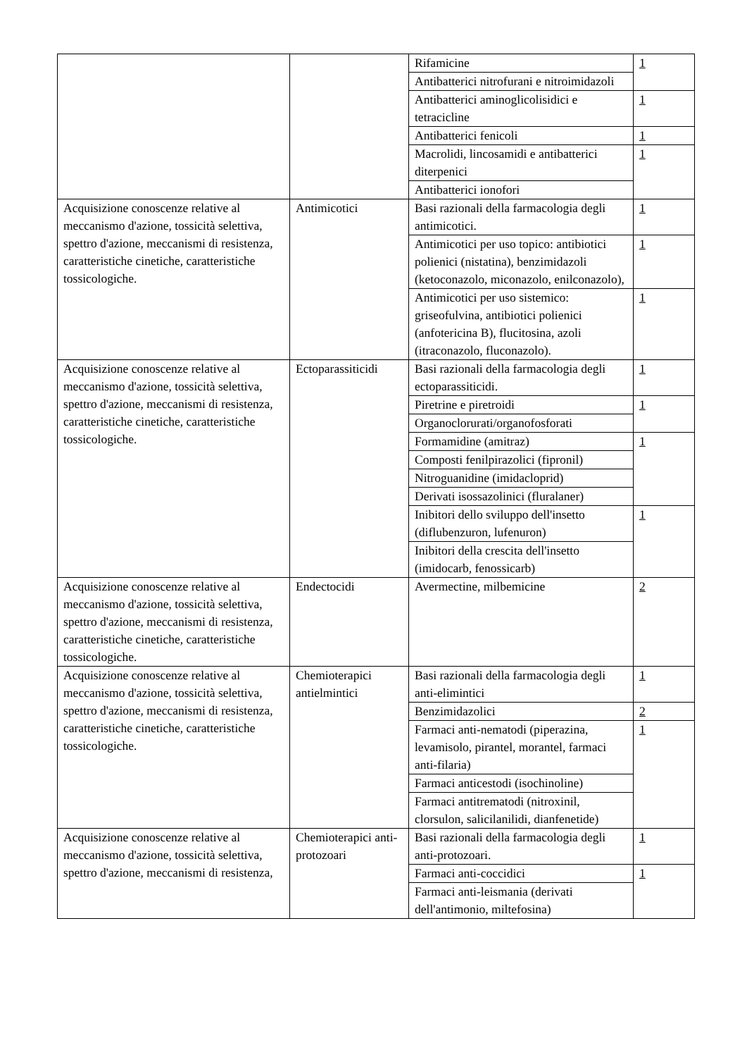| | | Rifamicine | 1 |
| | | Antibatterici nitrofurani e nitroimidazoli | |
| | | Antibatterici aminoglicolisidici e tetracicline | 1 |
| | | Antibatterici fenicoli | 1 |
| | | Macrolidi, lincosamidi e antibatterici diterpenici | 1 |
| | | Antibatterici ionofori | |
| Acquisizione conoscenze relative al meccanismo d'azione, tossicità selettiva, spettro d'azione, meccanismi di resistenza, caratteristiche cinetiche, caratteristiche tossicologiche. | Antimicotici | Basi razionali della farmacologia degli antimicotici. | 1 |
| | | Antimicotici per uso topico: antibiotici polienici (nistatina), benzimidazoli (ketoconazolo, miconazolo, enilconazolo), | 1 |
| | | Antimicotici per uso sistemico: griseofulvina, antibiotici polienici (anfotericina B), flucitosina, azoli (itraconazolo, fluconazolo). | 1 |
| Acquisizione conoscenze relative al meccanismo d'azione, tossicità selettiva, spettro d'azione, meccanismi di resistenza, caratteristiche cinetiche, caratteristiche tossicologiche. | Ectoparassiticidi | Basi razionali della farmacologia degli ectoparassiticidi. | 1 |
| | | Piretrine e piretroidi | 1 |
| | | Organoclorurati/organofosforati | |
| | | Formamidine (amitraz) | 1 |
| | | Composti fenilpirazolici (fipronil) | |
| | | Nitroguanidine (imidacloprid) | |
| | | Derivati isossazolinici (fluralaner) | |
| | | Inibitori dello sviluppo dell'insetto (diflubenzuron, lufenuron) | 1 |
| | | Inibitori della crescita dell'insetto (imidocarb, fenossicarb) | |
| Acquisizione conoscenze relative al meccanismo d'azione, tossicità selettiva, spettro d'azione, meccanismi di resistenza, caratteristiche cinetiche, caratteristiche tossicologiche. | Endectocidi | Avermectine, milbemicine | 2 |
| Acquisizione conoscenze relative al meccanismo d'azione, tossicità selettiva, spettro d'azione, meccanismi di resistenza, caratteristiche cinetiche, caratteristiche tossicologiche. | Chemioterapici antielmintici | Basi razionali della farmacologia degli anti-elimintici | 1 |
| | | Benzimidazolici | 2 |
| | | Farmaci anti-nematodi (piperazina, levamisolo, pirantel, morantel, farmaci anti-filaria) | 1 |
| | | Farmaci anticestodi (isochinoline) | |
| | | Farmaci antitrematodi (nitroxinil, clorsulon, salicilanilidi, dianfenetide) | |
| Acquisizione conoscenze relative al meccanismo d'azione, tossicità selettiva, spettro d'azione, meccanismi di resistenza, | Chemioterapici anti-protozoari | Basi razionali della farmacologia degli anti-protozoari. | 1 |
| | | Farmaci anti-coccidici | 1 |
| | | Farmaci anti-leismania (derivati dell'antimonio, miltefosina) | |